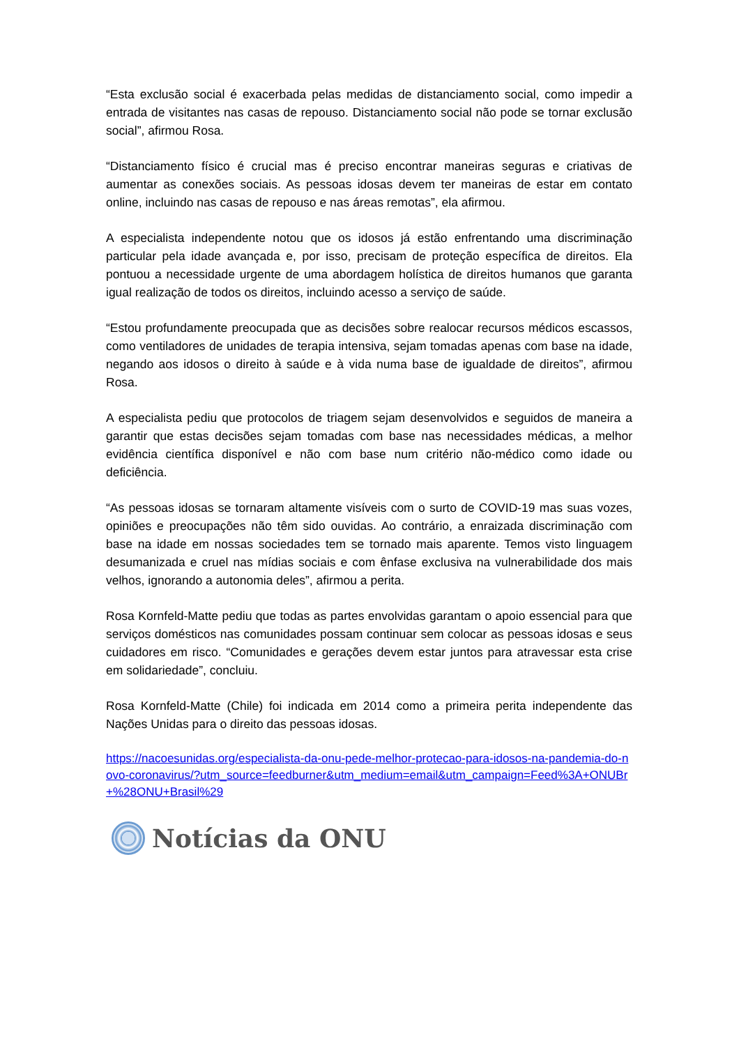“Esta exclusão social é exacerbada pelas medidas de distanciamento social, como impedir a entrada de visitantes nas casas de repouso. Distanciamento social não pode se tornar exclusão social”, afirmou Rosa.
“Distanciamento físico é crucial mas é preciso encontrar maneiras seguras e criativas de aumentar as conexões sociais. As pessoas idosas devem ter maneiras de estar em contato online, incluindo nas casas de repouso e nas áreas remotas”, ela afirmou.
A especialista independente notou que os idosos já estão enfrentando uma discriminação particular pela idade avançada e, por isso, precisam de proteção específica de direitos. Ela pontuou a necessidade urgente de uma abordagem holística de direitos humanos que garanta igual realização de todos os direitos, incluindo acesso a serviço de saúde.
“Estou profundamente preocupada que as decisões sobre realocar recursos médicos escassos, como ventiladores de unidades de terapia intensiva, sejam tomadas apenas com base na idade, negando aos idosos o direito à saúde e à vida numa base de igualdade de direitos”, afirmou Rosa.
A especialista pediu que protocolos de triagem sejam desenvolvidos e seguidos de maneira a garantir que estas decisões sejam tomadas com base nas necessidades médicas, a melhor evidência científica disponível e não com base num critério não-médico como idade ou deficiência.
“As pessoas idosas se tornaram altamente visíveis com o surto de COVID-19 mas suas vozes, opiniões e preocupações não têm sido ouvidas. Ao contrário, a enraizada discriminação com base na idade em nossas sociedades tem se tornado mais aparente. Temos visto linguagem desumanizada e cruel nas mídias sociais e com ênfase exclusiva na vulnerabilidade dos mais velhos, ignorando a autonomia deles”, afirmou a perita.
Rosa Kornfeld-Matte pediu que todas as partes envolvidas garantam o apoio essencial para que serviços domésticos nas comunidades possam continuar sem colocar as pessoas idosas e seus cuidadores em risco. “Comunidades e gerações devem estar juntos para atravessar esta crise em solidariedade”, concluiu.
Rosa Kornfeld-Matte (Chile) foi indicada em 2014 como a primeira perita independente das Nações Unidas para o direito das pessoas idosas.
https://nacoesunidas.org/especialista-da-onu-pede-melhor-protecao-para-idosos-na-pandemia-do-novo-coronavirus/?utm_source=feedburner&utm_medium=email&utm_campaign=Feed%3A+ONUBr+%28ONU+Brasil%29
Notícias da ONU